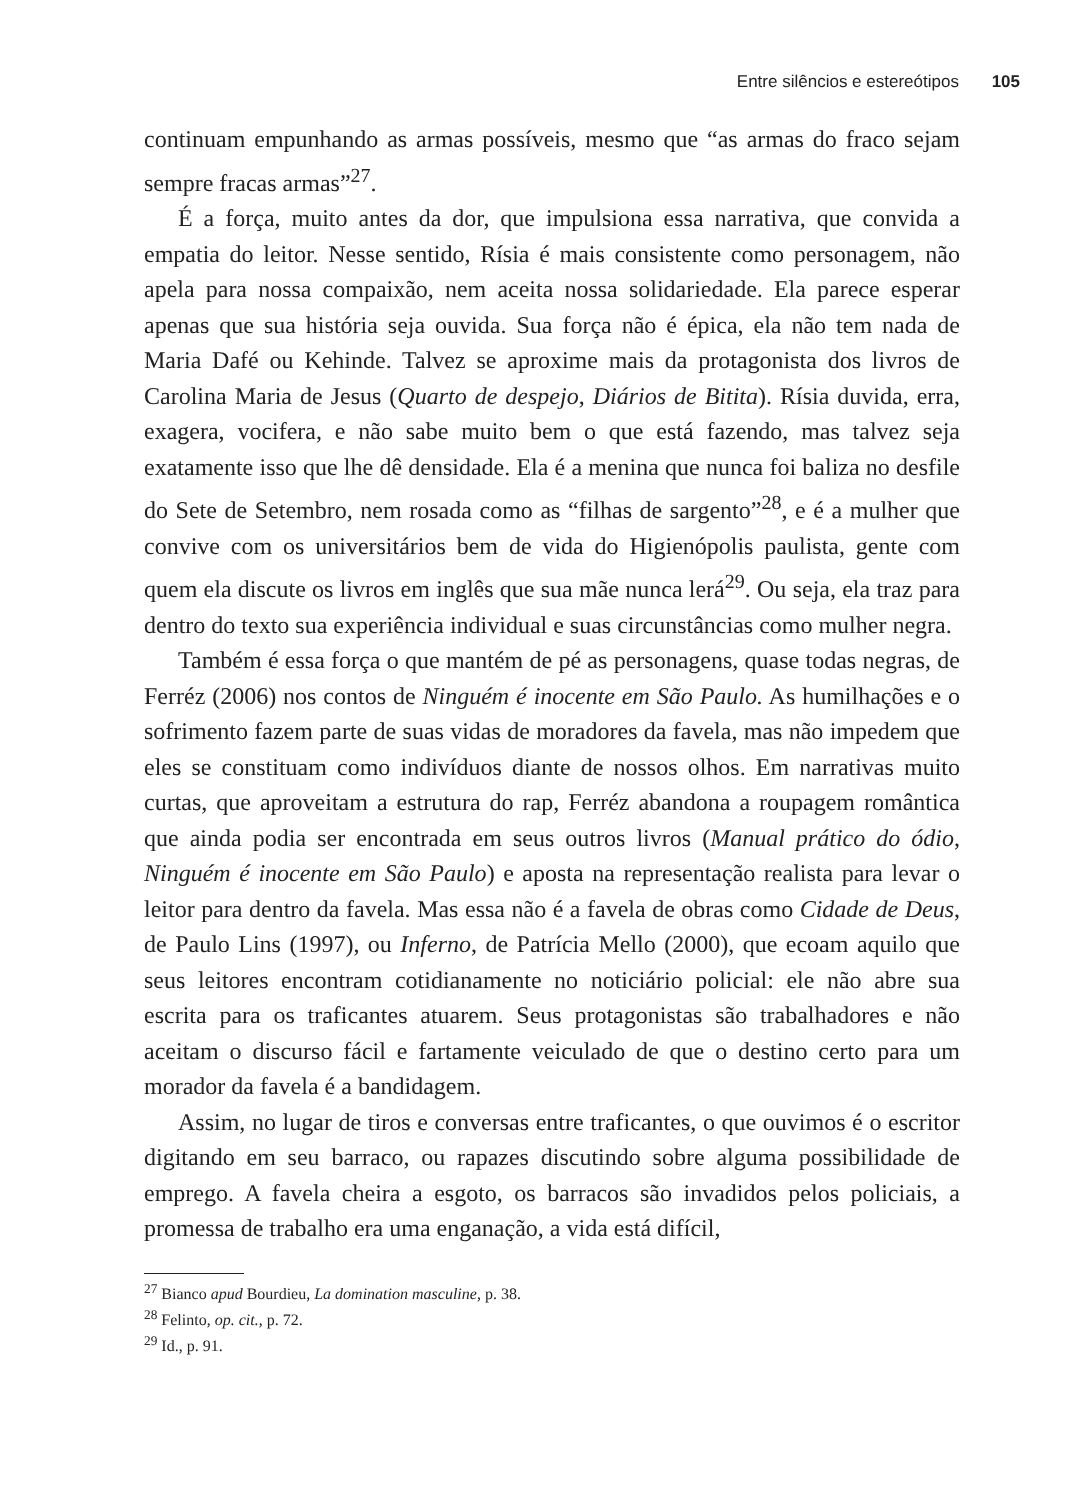Entre silêncios e estereótipos 105
continuam empunhando as armas possíveis, mesmo que “as armas do fraco sejam sempre fracas armas”<sup>27</sup>.
É a força, muito antes da dor, que impulsiona essa narrativa, que convida a empatia do leitor. Nesse sentido, Rísia é mais consistente como personagem, não apela para nossa compaixão, nem aceita nossa solidariedade. Ela parece esperar apenas que sua história seja ouvida. Sua força não é épica, ela não tem nada de Maria Dafé ou Kehinde. Talvez se aproxime mais da protagonista dos livros de Carolina Maria de Jesus (Quarto de despejo, Diários de Bitita). Rísia duvida, erra, exagera, vocifera, e não sabe muito bem o que está fazendo, mas talvez seja exatamente isso que lhe dê densidade. Ela é a menina que nunca foi baliza no desfile do Sete de Setembro, nem rosada como as “filhas de sargento”<sup>28</sup>, e é a mulher que convive com os universitários bem de vida do Higienópolis paulista, gente com quem ela discute os livros em inglês que sua mãe nunca lerá<sup>29</sup>. Ou seja, ela traz para dentro do texto sua experiência individual e suas circunstâncias como mulher negra.
Também é essa força o que mantém de pé as personagens, quase todas negras, de Ferréz (2006) nos contos de Ninguém é inocente em São Paulo. As humilhações e o sofrimento fazem parte de suas vidas de moradores da favela, mas não impedem que eles se constituam como indivíduos diante de nossos olhos. Em narrativas muito curtas, que aproveitam a estrutura do rap, Ferréz abandona a roupagem romântica que ainda podia ser encontrada em seus outros livros (Manual prático do ódio, Ninguém é inocente em São Paulo) e aposta na representação realista para levar o leitor para dentro da favela. Mas essa não é a favela de obras como Cidade de Deus, de Paulo Lins (1997), ou Inferno, de Patrícia Mello (2000), que ecoam aquilo que seus leitores encontram cotidianamente no noticiário policial: ele não abre sua escrita para os traficantes atuarem. Seus protagonistas são trabalhadores e não aceitam o discurso fácil e fartamente veiculado de que o destino certo para um morador da favela é a bandidagem.
Assim, no lugar de tiros e conversas entre traficantes, o que ouvimos é o escritor digitando em seu barraco, ou rapazes discutindo sobre alguma possibilidade de emprego. A favela cheira a esgoto, os barracos são invadidos pelos policiais, a promessa de trabalho era uma enganação, a vida está difícil,
<sup>27</sup> Bianco apud Bourdieu, La domination masculine, p. 38.
<sup>28</sup> Felinto, op. cit., p. 72.
<sup>29</sup> Id., p. 91.